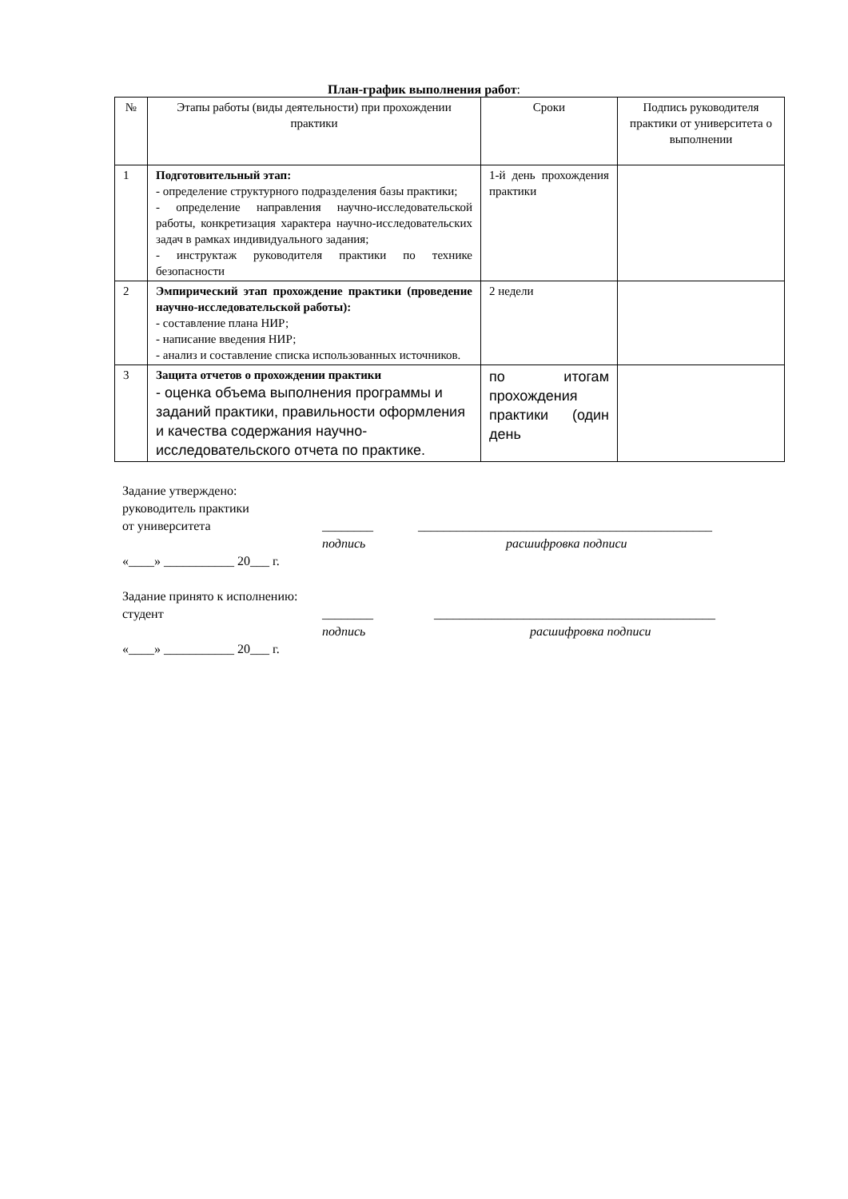План-график выполнения работ:
| № | Этапы работы (виды деятельности) при прохождении практики | Сроки | Подпись руководителя практики от университета о выполнении |
| --- | --- | --- | --- |
| 1 | Подготовительный этап: - определение структурного подразделения базы практики; - определение направления научно-исследовательской работы, конкретизация характера научно-исследовательских задач в рамках индивидуального задания; - инструктаж руководителя практики по технике безопасности | 1-й день прохождения практики | |
| 2 | Эмпирический этап прохождение практики (проведение научно-исследовательской работы): - составление плана НИР; - написание введения НИР; - анализ и составление списка использованных источников. | 2 недели | |
| 3 | Защита отчетов о прохождении практики - оценка объема выполнения программы и заданий практики, правильности оформления и качества содержания научно-исследовательского отчета по практике. | по итогам прохождения практики (один день | |
Задание утверждено:
руководитель практики
от университета ________ ______________________________________________
подпись расшифровка подписи
«____» ___________ 20___ г.
Задание принято к исполнению:
студент ________ ____________________________________________
подпись расшифровка подписи
«____» ___________ 20___ г.